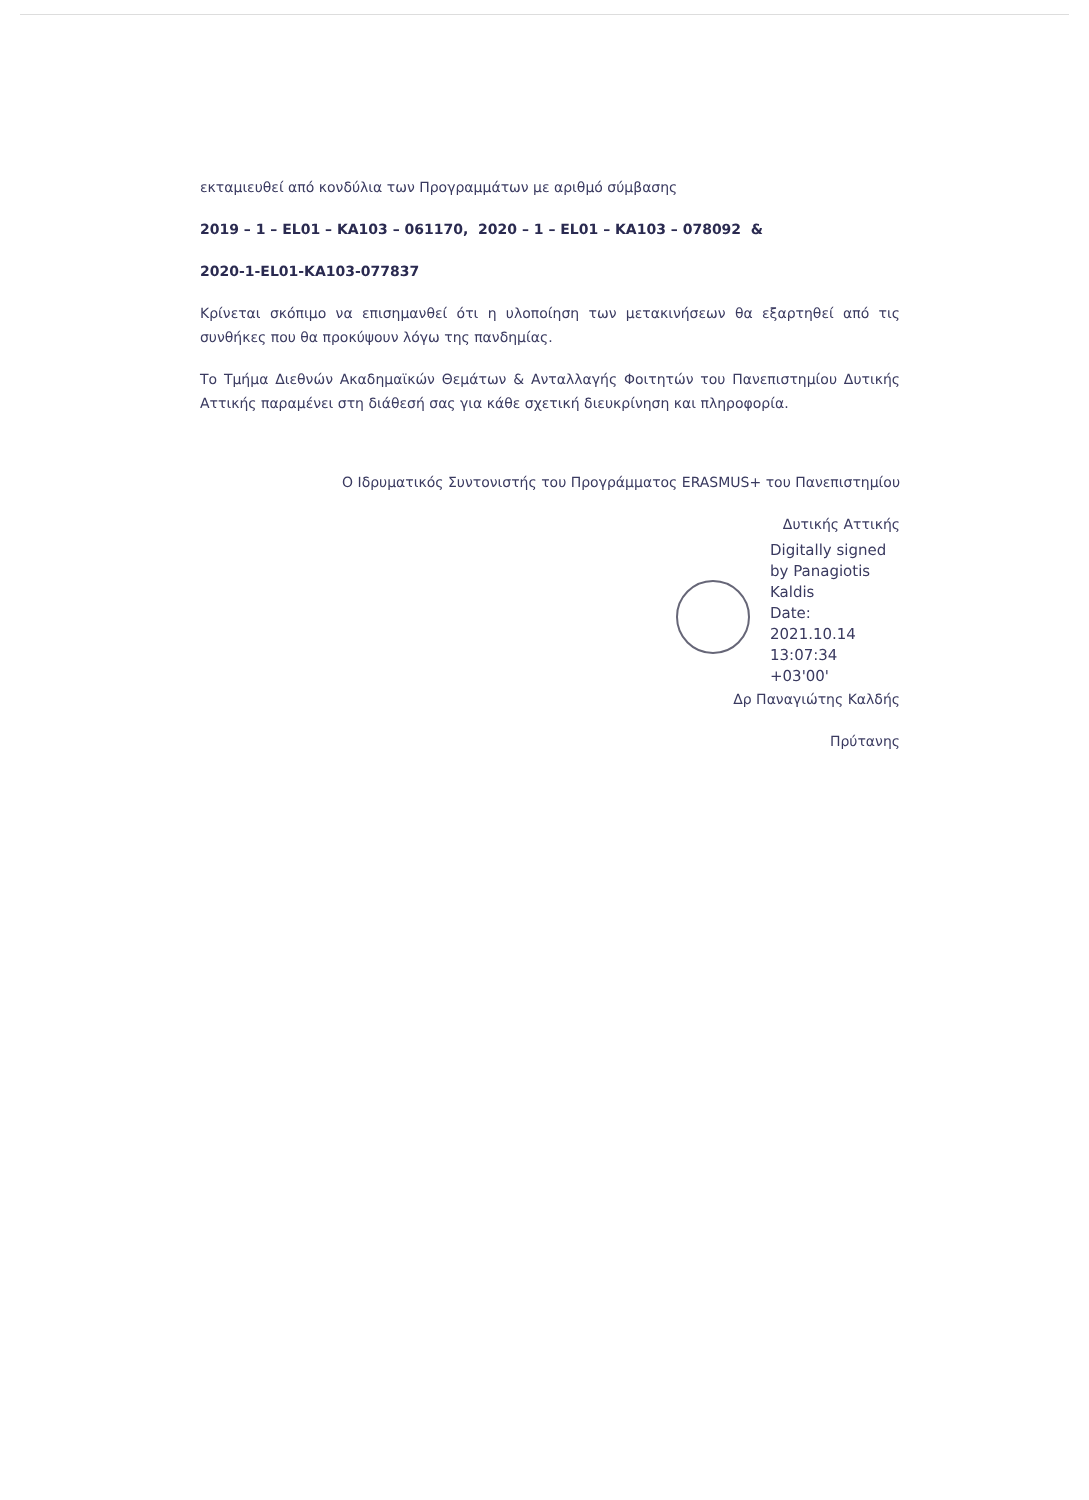εκταμιευθεί από κονδύλια των Προγραμμάτων με αριθμό σύμβασης
2019 – 1 – EL01 – KA103 – 061170, 2020 – 1 – EL01 – KA103 – 078092 &
2020-1-EL01-KA103-077837
Κρίνεται σκόπιμο να επισημανθεί ότι η υλοποίηση των μετακινήσεων θα εξαρτηθεί από τις συνθήκες που θα προκύψουν λόγω της πανδημίας.
Το Τμήμα Διεθνών Ακαδημαϊκών Θεμάτων & Ανταλλαγής Φοιτητών του Πανεπιστημίου Δυτικής Αττικής παραμένει στη διάθεσή σας για κάθε σχετική διευκρίνηση και πληροφορία.
Ο Ιδρυματικός Συντονιστής του Προγράμματος ERASMUS+ του Πανεπιστημίου
Δυτικής Αττικής
Digitally signed by Panagiotis Kaldis
Date:
2021.10.14
13:07:34 +03'00'
Δρ Παναγιώτης Καλδής
Πρύτανης